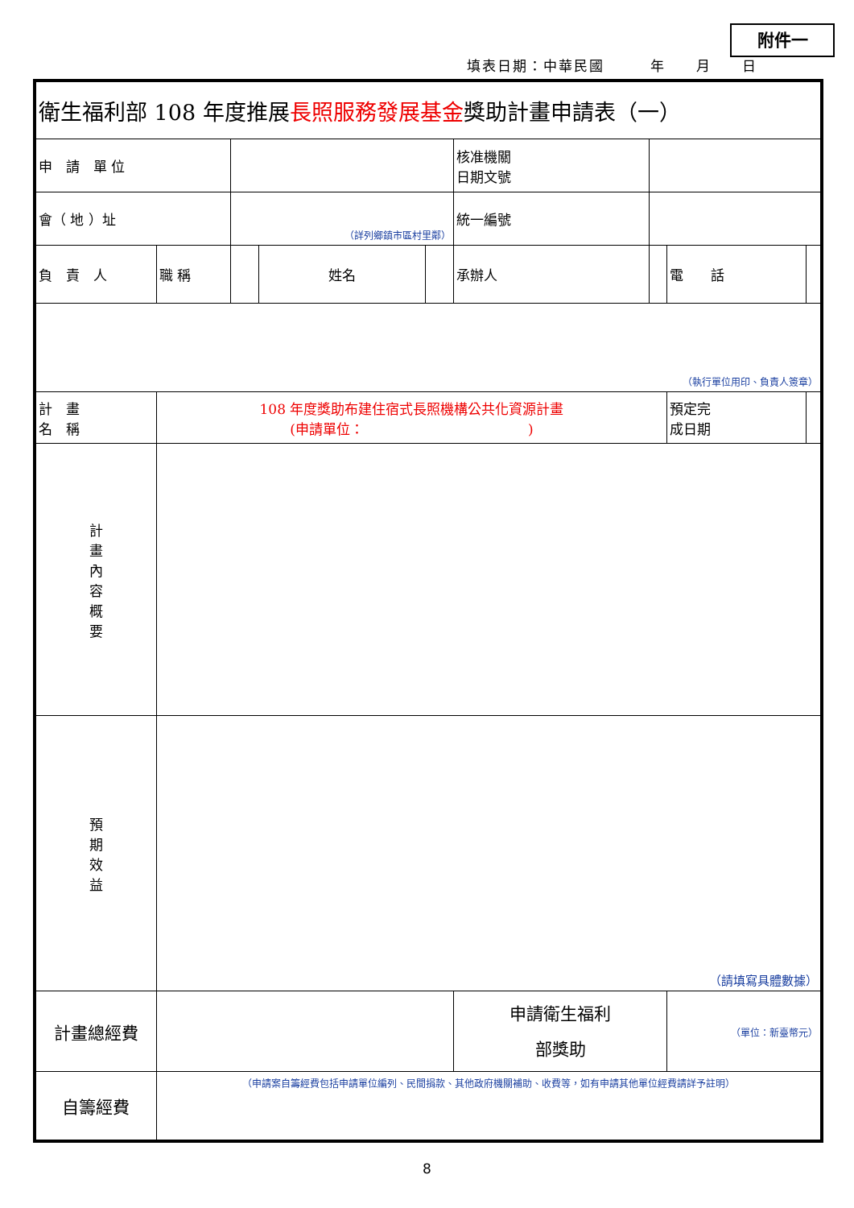附件一
填表日期：中華民國　　　年　　月　　日
| 衛生福利部 108 年度推展 長照服務發展基金 獎助計畫申請表（一） | | | | | | | | | |
| 申 請 單 位 | | | | | | 核准機關 日期文號 | | | |
| 會（ 地 ）址 | | | （詳列鄉鎮市區村里鄰） | | | 統一編號 | | | |
| 負 責 人 | | 職 稱 | | 姓名 | | 承辦人 | | 電 話 | |
| （執行單位用印、負責人簽章） | | | | | | | | | |
| 計 畫 名 稱 | 108 年度獎助布建住宿式長照機構公共化資源計畫 (申請單位： ) | | | | | | | 預定完 成日期 | |
| 計 畫 內 容 概 要 | | | | | | | | | |
| 預 期 效 益 | （請填寫具體數據） | | | | | | | | |
| 計畫總經費 | | | | | | 申請衛生福利 部獎助 | | （單位：新臺幣元） | |
| 自籌經費 | | （申請案自籌經費包括申請單位編列、民間捐款、其他政府機關補助、收費等，如有申請其他單位經費請詳予註明） | | | | | | | |
8